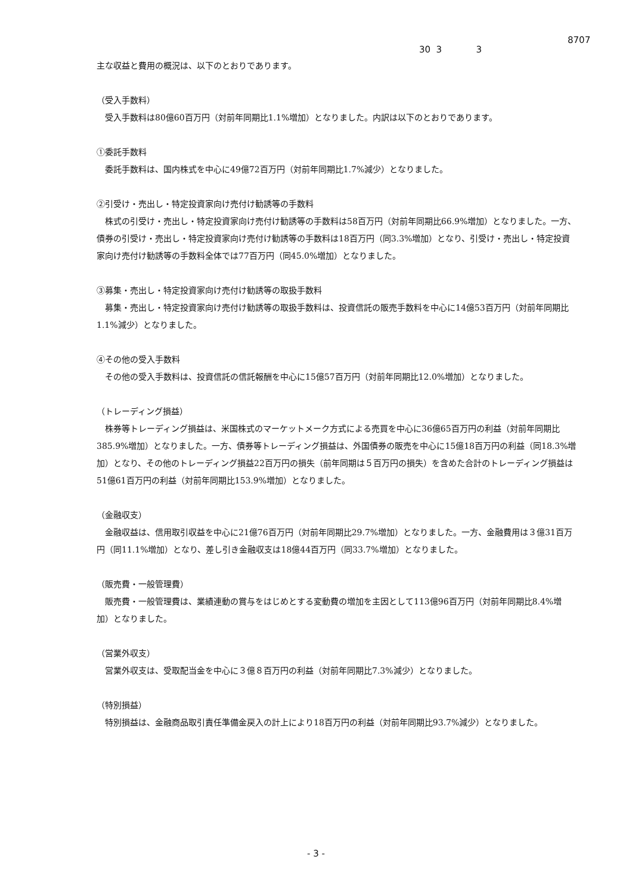8707
30 3 3
主な収益と費用の概況は、以下のとおりであります。
（受入手数料）
受入手数料は80億60百万円（対前年同期比1.1%増加）となりました。内訳は以下のとおりであります。
①委託手数料
委託手数料は、国内株式を中心に49億72百万円（対前年同期比1.7%減少）となりました。
②引受け・売出し・特定投資家向け売付け勧誘等の手数料
株式の引受け・売出し・特定投資家向け売付け勧誘等の手数料は58百万円（対前年同期比66.9%増加）となりました。一方、債券の引受け・売出し・特定投資家向け売付け勧誘等の手数料は18百万円（同3.3%増加）となり、引受け・売出し・特定投資家向け売付け勧誘等の手数料全体では77百万円（同45.0%増加）となりました。
③募集・売出し・特定投資家向け売付け勧誘等の取扱手数料
募集・売出し・特定投資家向け売付け勧誘等の取扱手数料は、投資信託の販売手数料を中心に14億53百万円（対前年同期比1.1%減少）となりました。
④その他の受入手数料
その他の受入手数料は、投資信託の信託報酬を中心に15億57百万円（対前年同期比12.0%増加）となりました。
（トレーディング損益）
株券等トレーディング損益は、米国株式のマーケットメーク方式による売買を中心に36億65百万円の利益（対前年同期比385.9%増加）となりました。一方、債券等トレーディング損益は、外国債券の販売を中心に15億18百万円の利益（同18.3%増加）となり、その他のトレーディング損益22百万円の損失（前年同期は５百万円の損失）を含めた合計のトレーディング損益は51億61百万円の利益（対前年同期比153.9%増加）となりました。
（金融収支）
金融収益は、信用取引収益を中心に21億76百万円（対前年同期比29.7%増加）となりました。一方、金融費用は３億31百万円（同11.1%増加）となり、差し引き金融収支は18億44百万円（同33.7%増加）となりました。
（販売費・一般管理費）
販売費・一般管理費は、業績連動の賞与をはじめとする変動費の増加を主因として113億96百万円（対前年同期比8.4%増加）となりました。
（営業外収支）
営業外収支は、受取配当金を中心に３億８百万円の利益（対前年同期比7.3%減少）となりました。
（特別損益）
特別損益は、金融商品取引責任準備金戻入の計上により18百万円の利益（対前年同期比93.7%減少）となりました。
- 3 -